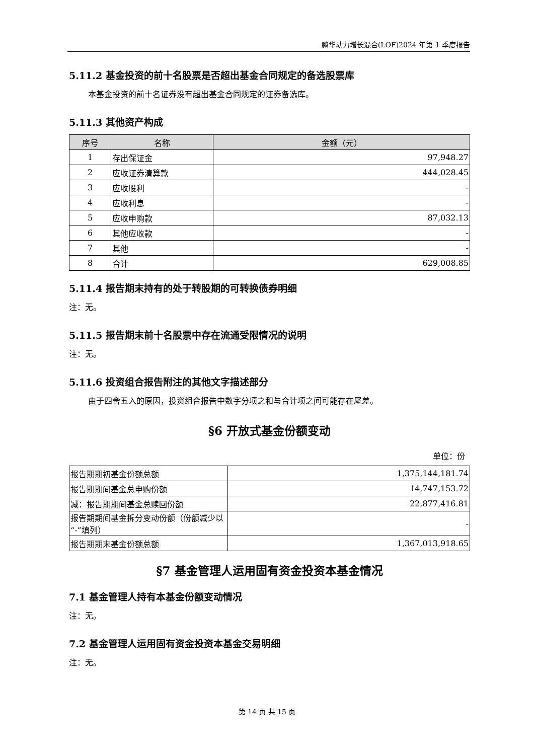鹏华动力增长混合(LOF)2024 年第 1 季度报告
5.11.2 基金投资的前十名股票是否超出基金合同规定的备选股票库
本基金投资的前十名证券没有超出基金合同规定的证券备选库。
5.11.3 其他资产构成
| 序号 | 名称 | 金额（元） |
| --- | --- | --- |
| 1 | 存出保证金 | 97,948.27 |
| 2 | 应收证券清算款 | 444,028.45 |
| 3 | 应收股利 | - |
| 4 | 应收利息 | - |
| 5 | 应收申购款 | 87,032.13 |
| 6 | 其他应收款 | - |
| 7 | 其他 | - |
| 8 | 合计 | 629,008.85 |
5.11.4 报告期末持有的处于转股期的可转换债券明细
注：无。
5.11.5 报告期末前十名股票中存在流通受限情况的说明
注：无。
5.11.6 投资组合报告附注的其他文字描述部分
由于四舍五入的原因，投资组合报告中数字分项之和与合计项之间可能存在尾差。
§6 开放式基金份额变动
单位：份
| 报告期期初基金份额总额 | 1,375,144,181.74 |
| 报告期期间基金总申购份额 | 14,747,153.72 |
| 减：报告期期间基金总赎回份额 | 22,877,416.81 |
| 报告期期间基金拆分变动份额（份额减少以“-”填列） | - |
| 报告期期末基金份额总额 | 1,367,013,918.65 |
§7 基金管理人运用固有资金投资本基金情况
7.1 基金管理人持有本基金份额变动情况
注：无。
7.2 基金管理人运用固有资金投资本基金交易明细
注：无。
第 14 页 共 15 页